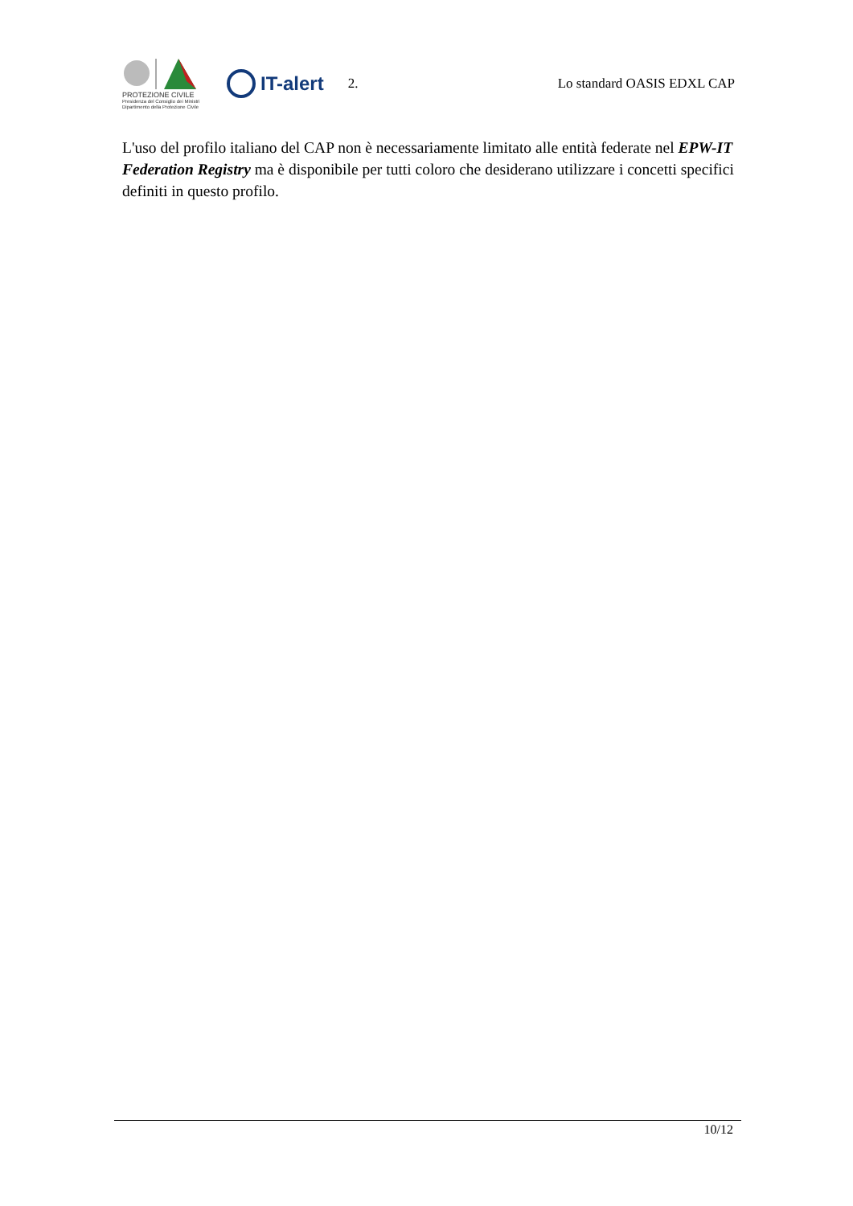PROTEZIONE CIVILE
Presidenza del Consiglio dei Ministri
Dipartimento della Protezione Civile
IT-alert
2. Lo standard OASIS EDXL CAP
L'uso del profilo italiano del CAP non è necessariamente limitato alle entità federate nel EPW-IT Federation Registry ma è disponibile per tutti coloro che desiderano utilizzare i concetti specifici definiti in questo profilo.
10/12